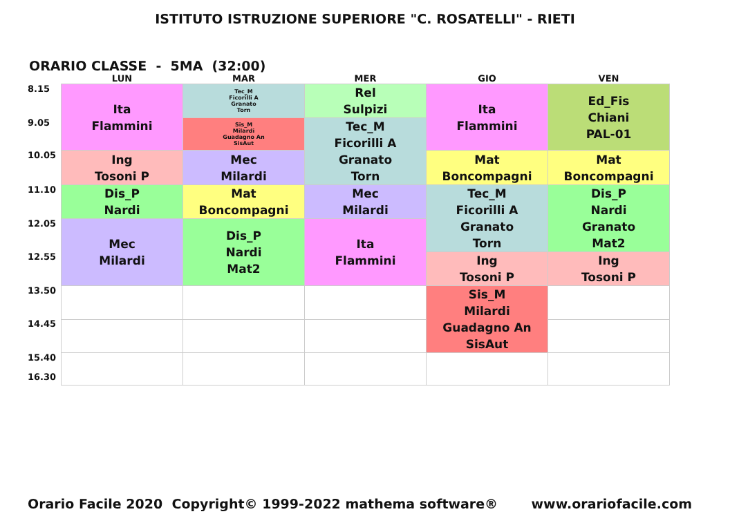ISTITUTO ISTRUZIONE SUPERIORE "C. ROSATELLI" - RIETI
ORARIO CLASSE - 5MA (32:00)
| | LUN | MAR | MER | GIO | VEN |
| --- | --- | --- | --- | --- | --- |
| 8.15 | Ita Flammini | Tec_M Ficorilli A Granato Torn | Rel Sulpizi | Ita Flammini | Ed_Fis Chiani PAL-01 |
| 9.05 | | Sis_M Milardi Guadagno An SisAut | Tec_M Ficorilli A Granato Torn | | |
| 10.05 | Ing Tosoni P | Mec Milardi | | Mat Boncompagni | Mat Boncompagni |
| 11.10 | Dis_P Nardi | Mat Boncompagni | Mec Milardi | Tec_M Ficorilli A Granato Torn | Dis_P Nardi Granato Mat2 |
| 12.05 | Mec Milardi | Dis_P Nardi Mat2 | Ita Flammini | | |
| 12.55 | | | | Ing Tosoni P | Ing Tosoni P |
| 13.50 | | | | Sis_M Milardi Guadagno An SisAut | |
| 14.45 | | | | | |
| 15.40 16.30 | | | | | |
Orario Facile 2020 Copyright© 1999-2022 mathema software® www.orariofacile.com